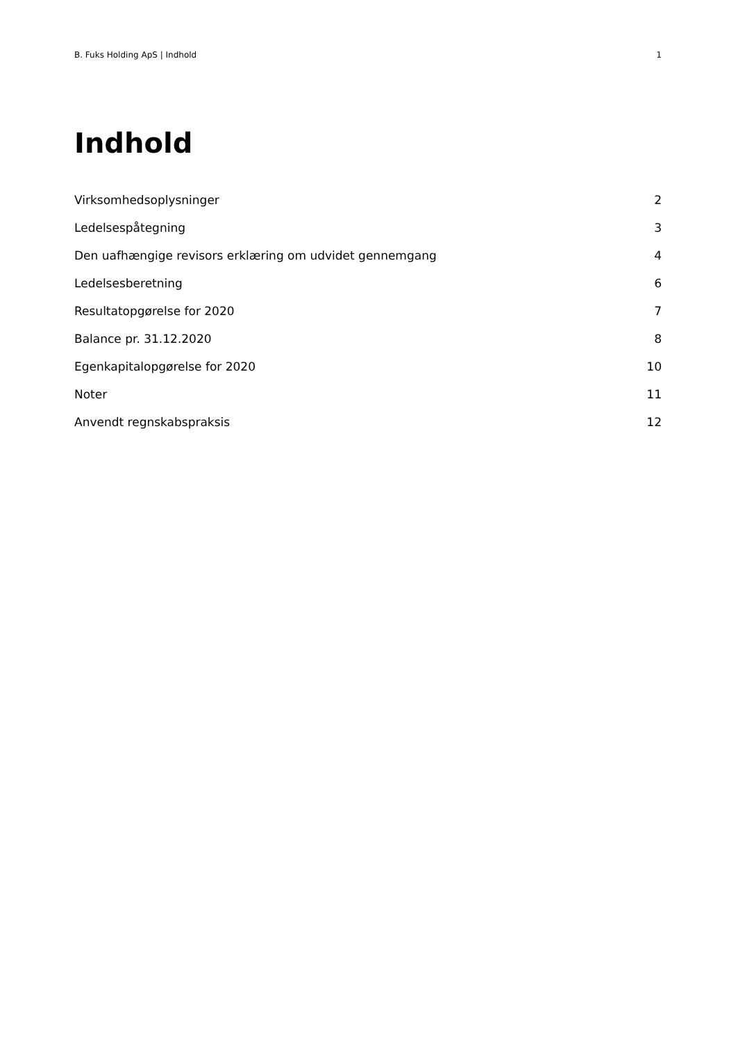B. Fuks Holding ApS | Indhold 1
Indhold
Virksomhedsoplysninger 2
Ledelsespåtegning 3
Den uafhængige revisors erklæring om udvidet gennemgang 4
Ledelsesberetning 6
Resultatopgørelse for 2020 7
Balance pr. 31.12.2020 8
Egenkapitalopgørelse for 2020 10
Noter 11
Anvendt regnskabspraksis 12